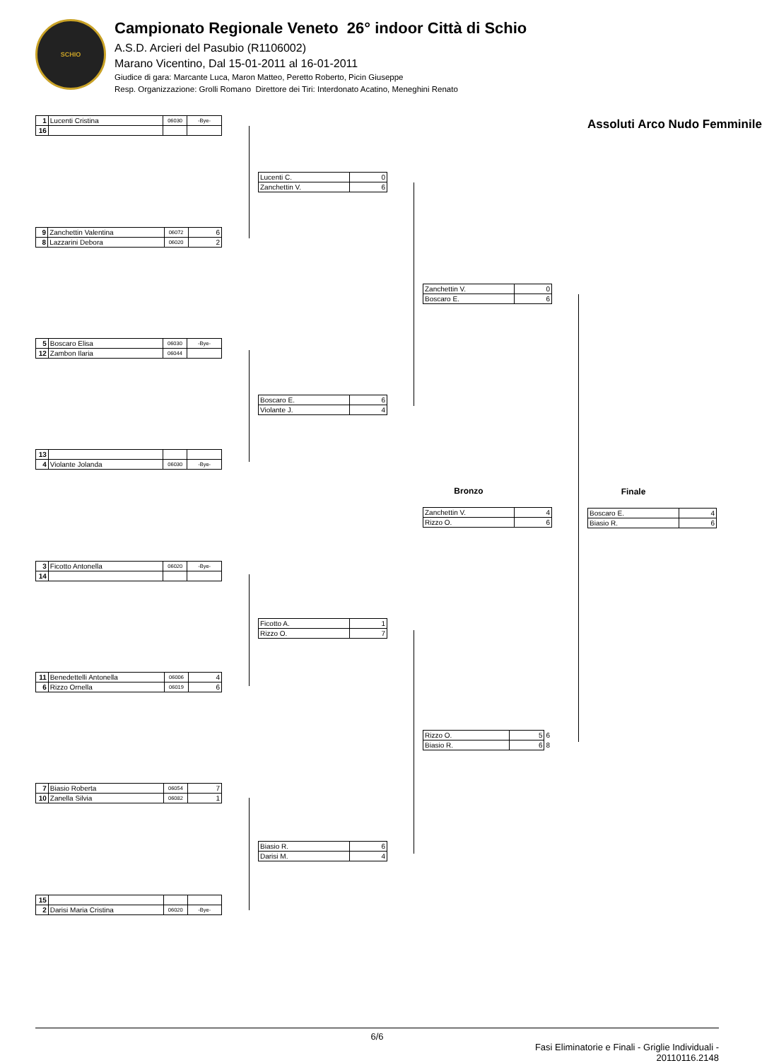SCHIO
Campionato Regionale Veneto 26° indoor Città di Schio
A.S.D. Arcieri del Pasubio (R1106002)
Marano Vicentino, Dal 15-01-2011 al 16-01-2011
Giudice di gara: Marcante Luca, Maron Matteo, Peretto Roberto, Picin Giuseppe
Resp. Organizzazione: Grolli Romano Direttore dei Tiri: Interdonato Acatino, Meneghini Renato
| 1 | Lucenti Cristina | 06030 | -Bye- |
| 16 | | | |
| 9 | Zanchettin Valentina | 06072 | 6 |
| 8 | Lazzarini Debora | 06020 | 2 |
| 5 | Boscaro Elisa | 06030 | -Bye- |
| 12 | Zambon Ilaria | 06044 | |
| 13 | | | |
| 4 | Violante Jolanda | 06030 | -Bye- |
| 3 | Ficotto Antonella | 06020 | -Bye- |
| 14 | | | |
| 11 | Benedettelli Antonella | 06006 | 4 |
| 6 | Rizzo Ornella | 06019 | 6 |
| 7 | Biasio Roberta | 06054 | 7 |
| 10 | Zanella Silvia | 06082 | 1 |
| 15 | | | |
| 2 | Darisi Maria Cristina | 06020 | -Bye- |
| Lucenti C. | 0 |
| Zanchettin V. | 6 |
| Boscaro E. | 6 |
| Violante J. | 4 |
| Ficotto A. | 1 |
| Rizzo O. | 7 |
| Biasio R. | 6 |
| Darisi M. | 4 |
| Zanchettin V. | 0 |
| Boscaro E. | 6 |
Bronzo
| Zanchettin V. | 4 |
| Rizzo O. | 6 |
| Rizzo O. | 5 | 6 |
| Biasio R. | 6 | 8 |
Assoluti Arco Nudo Femminile
Finale
| Boscaro E. | 4 |
| Biasio R. | 6 |
6/6
Fasi Eliminatorie e Finali - Griglie Individuali -
20110116.2148